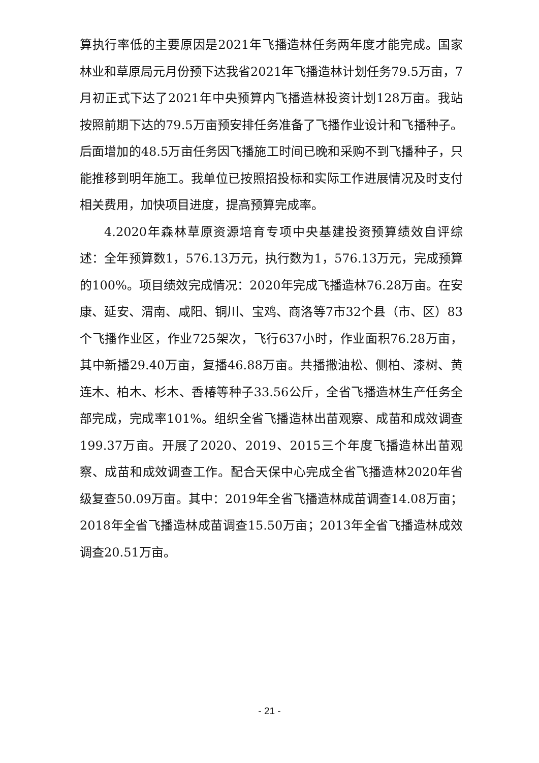算执行率低的主要原因是2021年飞播造林任务两年度才能完成。国家林业和草原局元月份预下达我省2021年飞播造林计划任务79.5万亩，7月初正式下达了2021年中央预算内飞播造林投资计划128万亩。我站按照前期下达的79.5万亩预安排任务准备了飞播作业设计和飞播种子。后面增加的48.5万亩任务因飞播施工时间已晚和采购不到飞播种子，只能推移到明年施工。我单位已按照招投标和实际工作进展情况及时支付相关费用，加快项目进度，提高预算完成率。
4.2020年森林草原资源培育专项中央基建投资预算绩效自评综述：全年预算数1，576.13万元，执行数为1，576.13万元，完成预算的100%。项目绩效完成情况：2020年完成飞播造林76.28万亩。在安康、延安、渭南、咸阳、铜川、宝鸡、商洛等7市32个县（市、区）83个飞播作业区，作业725架次，飞行637小时，作业面积76.28万亩，其中新播29.40万亩，复播46.88万亩。共播撒油松、侧柏、漆树、黄连木、柏木、杉木、香椿等种子33.56公斤，全省飞播造林生产任务全部完成，完成率101%。组织全省飞播造林出苗观察、成苗和成效调查199.37万亩。开展了2020、2019、2015三个年度飞播造林出苗观察、成苗和成效调查工作。配合天保中心完成全省飞播造林2020年省级复查50.09万亩。其中：2019年全省飞播造林成苗调查14.08万亩；2018年全省飞播造林成苗调查15.50万亩；2013年全省飞播造林成效调查20.51万亩。
- 21 -